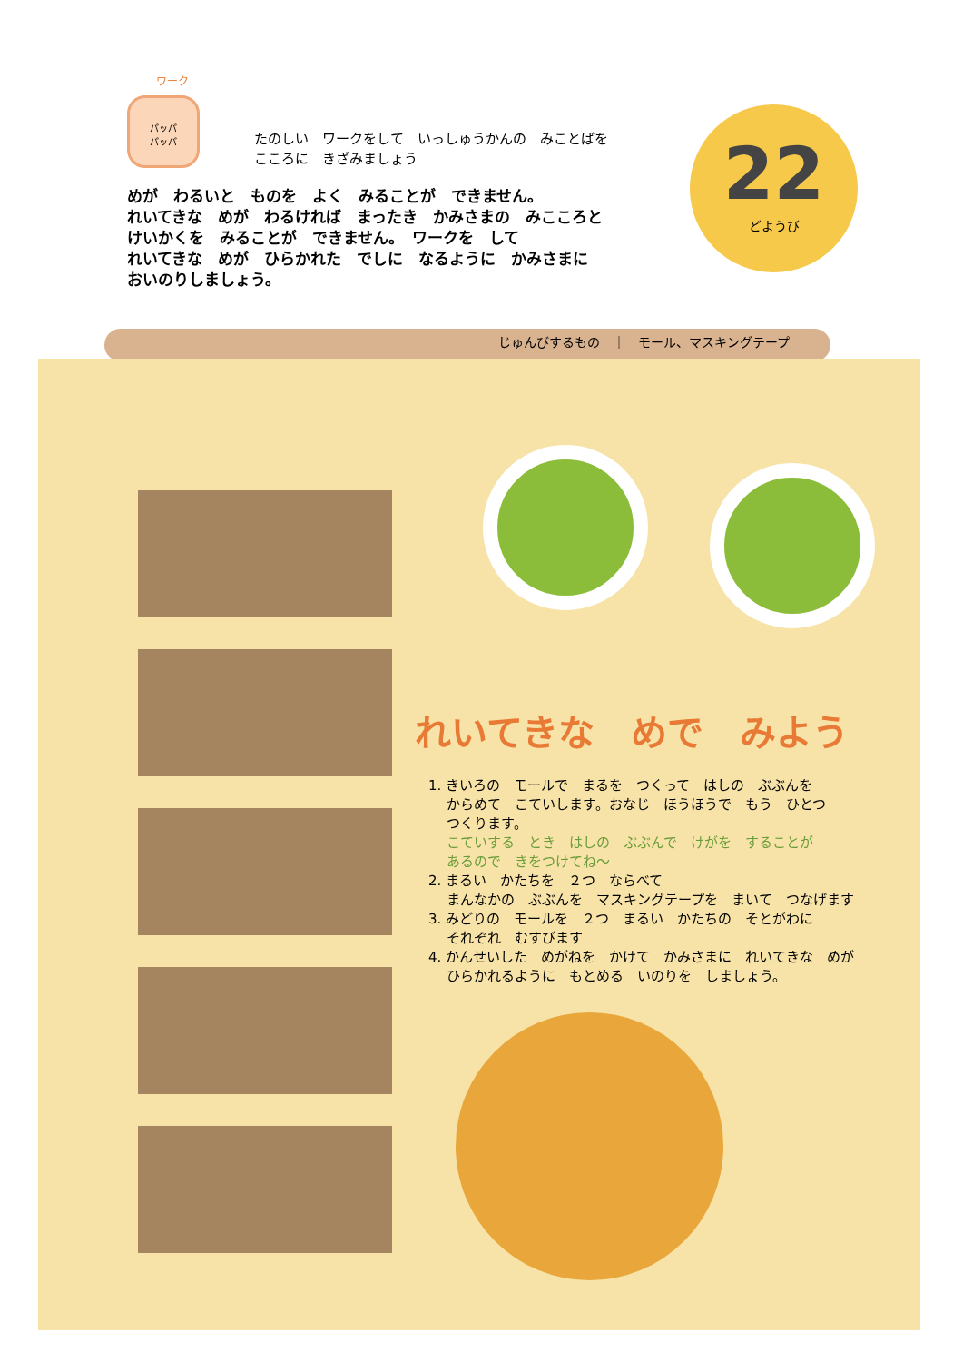ワーク
パッパ
パッパ
たのしい　ワークをして　いっしゅうかんの　みことばを
こころに　きざみましょう
めが　わるいと　ものを　よく　みることが　できません。
れいてきな　めが　わるければ　まったき　かみさまの　みこころと
けいかくを　みることが　できません。　ワークを　して
れいてきな　めが　ひらかれた　でしに　なるように　かみさまに
おいのりしましょう。
22
どようび
じゅんびするもの　｜　モール、マスキングテープ
れいてきな　めで　みよう
1. きいろの　モールで　まるを　つくって　はしの　ぶぶんを
　 からめて　こていします。おなじ　ほうほうで　もう　ひとつ
　 つくります。
　 こていする　とき　はしの　ぶぶんで　けがを　することが
　 あるので　きをつけてね～
2. まるい　かたちを　２つ　ならべて
　 まんなかの　ぶぶんを　マスキングテープを　まいて　つなげます
3. みどりの　モールを　２つ　まるい　かたちの　そとがわに
　 それぞれ　むすびます
4. かんせいした　めがねを　かけて　かみさまに　れいてきな　めが
　 ひらかれるように　もとめる　いのりを　しましょう。